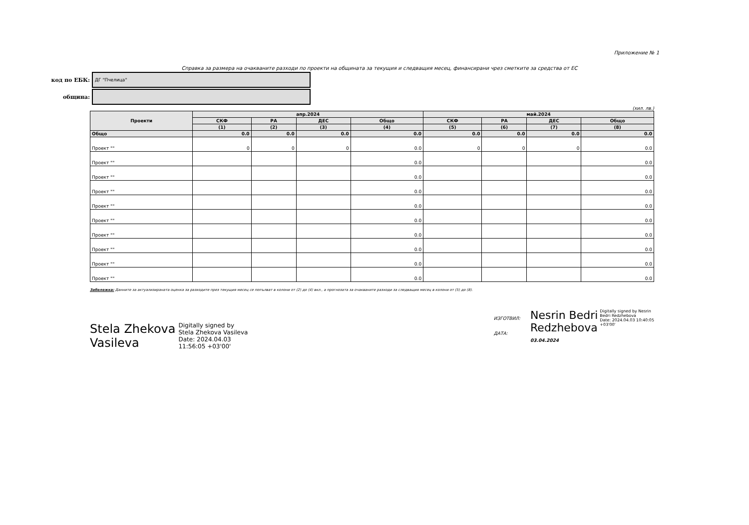Приложение № 1
Справка за размера на очакваните разходи по проекти на общината за текущия и следващия месец, финансирани чрез сметките за средства от ЕС
код по ЕБК:
ДГ "Пчелица"
община:
(хил. лв.)
| Проекти | апр.2024 | | | | май.2024 | | | |
| --- | --- | --- | --- | --- | --- | --- | --- | --- |
| | СКФ | РА | ДЕС | Общо | СКФ | РА | ДЕС | Общо |
| | (1) | (2) | (3) | (4) | (5) | (6) | (7) | (8) |
| Общо | 0.0 | 0.0 | 0.0 | 0.0 | 0.0 | 0.0 | 0.0 | 0.0 |
| Проект "" | 0 | 0 | 0 | 0.0 | 0 | 0 | 0 | 0.0 |
| Проект "" | | | | 0.0 | | | | 0.0 |
| Проект "" | | | | 0.0 | | | | 0.0 |
| Проект "" | | | | 0.0 | | | | 0.0 |
| Проект "" | | | | 0.0 | | | | 0.0 |
| Проект "" | | | | 0.0 | | | | 0.0 |
| Проект "" | | | | 0.0 | | | | 0.0 |
| Проект "" | | | | 0.0 | | | | 0.0 |
| Проект "" | | | | 0.0 | | | | 0.0 |
| Проект "" | | | | 0.0 | | | | 0.0 |
Забележка: Данните за актуализираната оценка за разходите през текущия месец се попълват в колони от (2) до (4) вкл., а прогнозата за очакваните разходи за следващия месец в колони от (5) до (8).
Stela Zhekova
Vasileva
Digitally signed by
Stela Zhekova Vasileva
Date: 2024.04.03
11:56:05 +03'00'
ИЗГОТВИЛ:
ДАТА:
Nesrin Bedri
Redzhebova
Digitally signed by Nesrin
Bedri Redzhebova
Date: 2024.04.03 10:40:05
+03'00'
03.04.2024